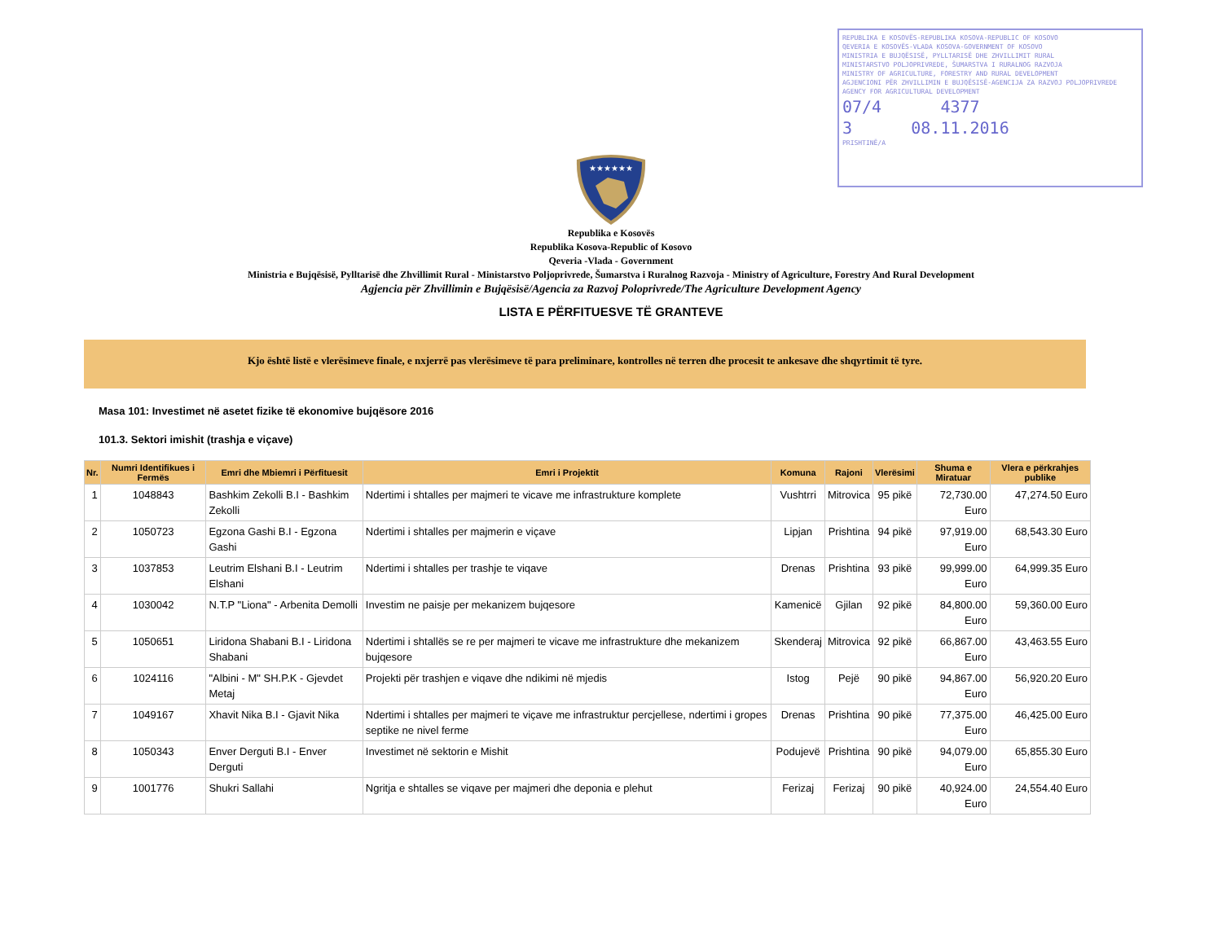REPUBLIKA E KOSOVËS-REPUBLIKA KOSOVA-REPUBLIC OF KOSOVO
QEVERIA E KOSOVËS-VLADA KOSOVA-GOVERNMENT OF KOSOVO
MINISTRIA E BUJQËSISË, PYLLTARISË DHE ZHVILLIMIT RURAL
MINISTARSTVO POLJOPRIVREDE, ŠUMARSTVA I RURALNOG RAZVOJA
MINISTRY OF AGRICULTURE, FORESTRY AND RURAL DEVELOPMENT
AGJENCIONI PËR ZHVILLIMIN E BUJQËSISË-AGENCIJA ZA RAZVOJ POLJOPRIVREDE
AGENCY FOR AGRICULTURAL DEVELOPMENT
07/4 4377
3 08.11.2016
PRISHTINË/A
★★★★★★
Republika e Kosovës
Republika Kosova-Republic of Kosovo
Qeveria -Vlada - Government
Ministria e Bujqësisë, Pylltarisë dhe Zhvillimit Rural - Ministarstvo Poljoprivrede, Šumarstva i Ruralnog Razvoja - Ministry of Agriculture, Forestry And Rural Development
Agjencia për Zhvillimin e Bujqësisë/Agencia za Razvoj Poloprivrede/The Agriculture Development Agency
LISTA E PËRFITUESVE TË GRANTEVE
Kjo është listë e vlerësimeve finale, e nxjerrë pas vlerësimeve të para preliminare, kontrolles në terren dhe procesit te ankesave dhe shqyrtimit të tyre.
Masa 101: Investimet në asetet fizike të ekonomive bujqësore 2016
101.3. Sektori imishit (trashja e viçave)
| Nr. | Numri Identifikues i Fermës | Emri dhe Mbiemri i Përfituesit | Emri i Projektit | Komuna | Rajoni | Vlerësimi | Shuma e Miratuar | Vlera e përkrahjes publike |
| --- | --- | --- | --- | --- | --- | --- | --- | --- |
| 1 | 1048843 | Bashkim Zekolli B.I - Bashkim Zekolli | Ndertimi i shtalles per majmeri te vicave me infrastrukture komplete | Vushtrri | Mitrovica | 95 pikë | 72,730.00 Euro | 47,274.50 Euro |
| 2 | 1050723 | Egzona Gashi B.I - Egzona Gashi | Ndertimi i shtalles per majmerin e viçave | Lipjan | Prishtina | 94 pikë | 97,919.00 Euro | 68,543.30 Euro |
| 3 | 1037853 | Leutrim Elshani B.I - Leutrim Elshani | Ndertimi i shtalles per trashje te viqave | Drenas | Prishtina | 93 pikë | 99,999.00 Euro | 64,999.35 Euro |
| 4 | 1030042 | N.T.P "Liona" - Arbenita Demolli | Investim ne paisje per mekanizem bujqesore | Kamenicë | Gjilan | 92 pikë | 84,800.00 Euro | 59,360.00 Euro |
| 5 | 1050651 | Liridona Shabani B.I - Liridona Shabani | Ndertimi i shtallës se re per majmeri te vicave me infrastrukture dhe mekanizem bujqesore | Skenderaj | Mitrovica | 92 pikë | 66,867.00 Euro | 43,463.55 Euro |
| 6 | 1024116 | "Albini - M" SH.P.K - Gjevdet Metaj | Projekti për trashjen e viqave dhe ndikimi në mjedis | Istog | Pejë | 90 pikë | 94,867.00 Euro | 56,920.20 Euro |
| 7 | 1049167 | Xhavit Nika B.I - Gjavit Nika | Ndertimi i shtalles per majmeri te viçave me infrastruktur percjellese, ndertimi i gropes septike ne nivel ferme | Drenas | Prishtina | 90 pikë | 77,375.00 Euro | 46,425.00 Euro |
| 8 | 1050343 | Enver Derguti B.I - Enver Derguti | Investimet në sektorin e Mishit | Podujevë | Prishtina | 90 pikë | 94,079.00 Euro | 65,855.30 Euro |
| 9 | 1001776 | Shukri Sallahi | Ngritja e shtalles se viqave per majmeri dhe deponia e plehut | Ferizaj | Ferizaj | 90 pikë | 40,924.00 Euro | 24,554.40 Euro |